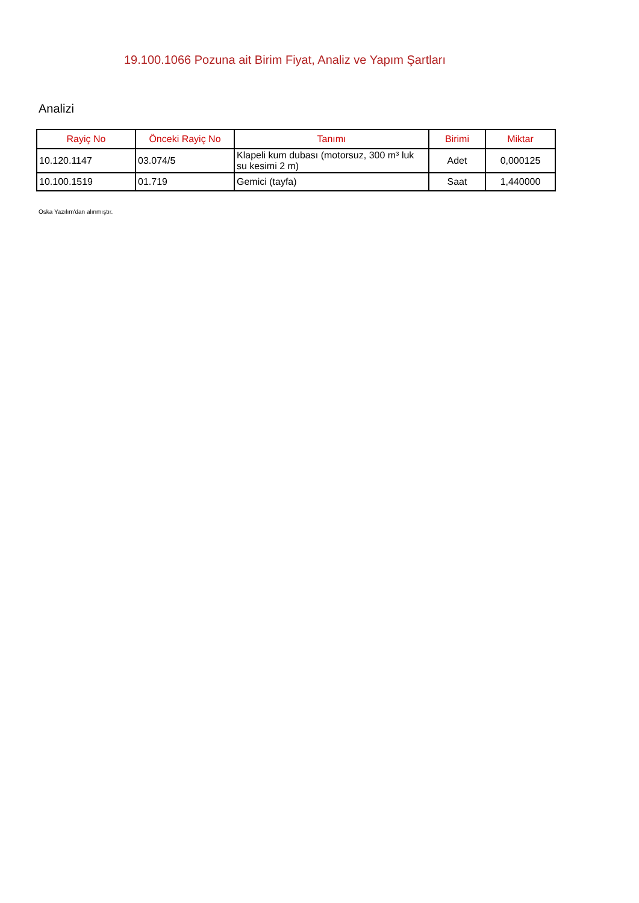19.100.1066 Pozuna ait Birim Fiyat, Analiz ve Yapım Şartları
Analizi
| Rayiç No | Önceki Rayiç No | Tanımı | Birimi | Miktar |
| --- | --- | --- | --- | --- |
| 10.120.1147 | 03.074/5 | Klapeli kum dubası (motorsuz, 300 m³ luk su kesimi 2 m) | Adet | 0,000125 |
| 10.100.1519 | 01.719 | Gemici (tayfa) | Saat | 1,440000 |
Oska Yazılım'dan alınmıştır.